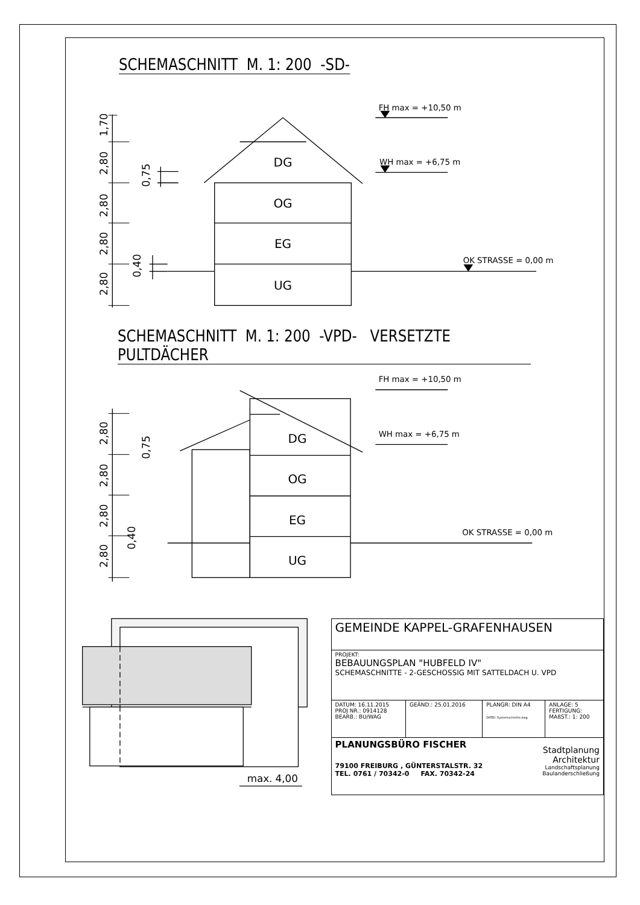SCHEMASCHNITT M. 1: 200 -SD-
1,70
2,80
2,80
2,80
2,80
0,75
0,40
DG
OG
EG
UG
FH max = +10,50 m
WH max = +6,75 m
OK STRASSE = 0,00 m
SCHEMASCHNITT M. 1: 200 -VPD- VERSETZTE PULTDÄCHER
2,80
2,80
2,80
2,80
0,75
0,40
DG
OG
EG
UG
FH max = +10,50 m
WH max = +6,75 m
OK STRASSE = 0,00 m
max. 4,00
| GEMEINDE KAPPEL-GRAFENHAUSEN | | | |
| PROJEKT: BEBAUUNGSPLAN "HUBFELD IV" SCHEMASCHNITTE - 2-GESCHOSSIG MIT SATTELDACH U. VPD | | | |
| DATUM: 16.11.2015 PROJ NR.: 0914128 BEARB.: BU/WAG | GEÄND.: 25.01.2016 | PLANGR: DIN A4 DATEI: Systemschnitte.dwg | ANLAGE: 5 FERTIGUNG: MAßST.: 1: 200 |
| PLANUNGSBÜRO FISCHER 79100 FREIBURG , GÜNTERSTALSTR. 32 TEL. 0761 / 70342-0 FAX. 70342-24 Stadtplanung Architektur Landschaftsplanung Baulanderschließung | | | |